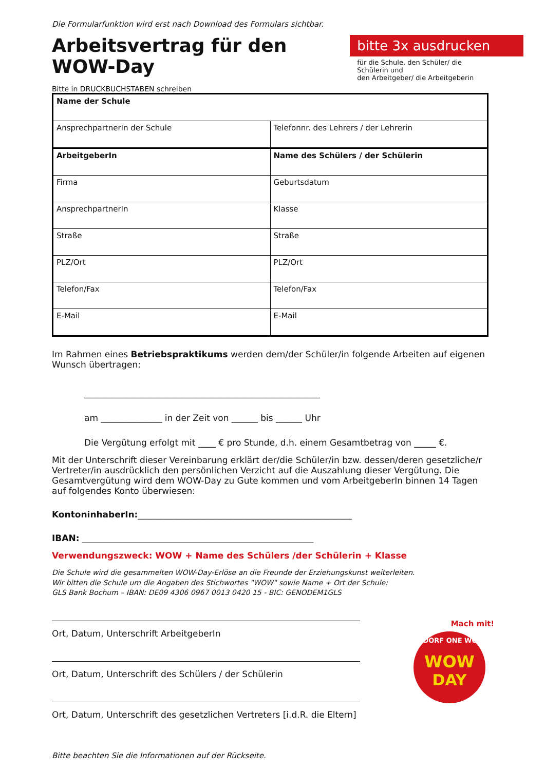Die Formularfunktion wird erst nach Download des Formulars sichtbar.
Arbeitsvertrag für den WOW-Day
bitte 3x ausdrucken
für die Schule, den Schüler/ die Schülerin und
den Arbeitgeber/ die Arbeitgeberin
Bitte in DRUCKBUCHSTABEN schreiben
| Name der Schule | |
| AnsprechpartnerIn der Schule | Telefonnr. des Lehrers / der Lehrerin |
| ArbeitgeberIn | Name des Schülers / der Schülerin |
| Firma | Geburtsdatum |
| AnsprechpartnerIn | Klasse |
| Straße | Straße |
| PLZ/Ort | PLZ/Ort |
| Telefon/Fax | Telefon/Fax |
| E-Mail | E-Mail |
Im Rahmen eines Betriebspraktikums werden dem/der Schüler/in folgende Arbeiten auf eigenen Wunsch übertragen:
______________________________________________________
am ______________ in der Zeit von ______ bis ______ Uhr
Die Vergütung erfolgt mit ____ € pro Stunde, d.h. einem Gesamtbetrag von _____ €.
Mit der Unterschrift dieser Vereinbarung erklärt der/die Schüler/in bzw. dessen/deren gesetzliche/r Vertreter/in ausdrücklich den persönlichen Verzicht auf die Auszahlung dieser Vergütung. Die Gesamtvergütung wird dem WOW-Day zu Gute kommen und vom ArbeitgeberIn binnen 14 Tagen auf folgendes Konto überwiesen:
KontoninhaberIn:_________________________________________________
IBAN: _____________________________________________________
Verwendungszweck: WOW + Name des Schülers /der Schülerin + Klasse
Die Schule wird die gesammelten WOW-Day-Erlöse an die Freunde der Erziehungskunst weiterleiten.
Wir bitten die Schule um die Angaben des Stichwortes "WOW" sowie Name + Ort der Schule:
GLS Bank Bochum – IBAN: DE09 4306 0967 0013 0420 15 - BIC: GENODEM1GLS
Ort, Datum, Unterschrift ArbeitgeberIn
Ort, Datum, Unterschrift des Schülers / der Schülerin
Ort, Datum, Unterschrift des gesetzlichen Vertreters [i.d.R. die Eltern]
Bitte beachten Sie die Informationen auf der Rückseite.
WOW
DAY
WALDORF ONE WORLD
Mach mit!